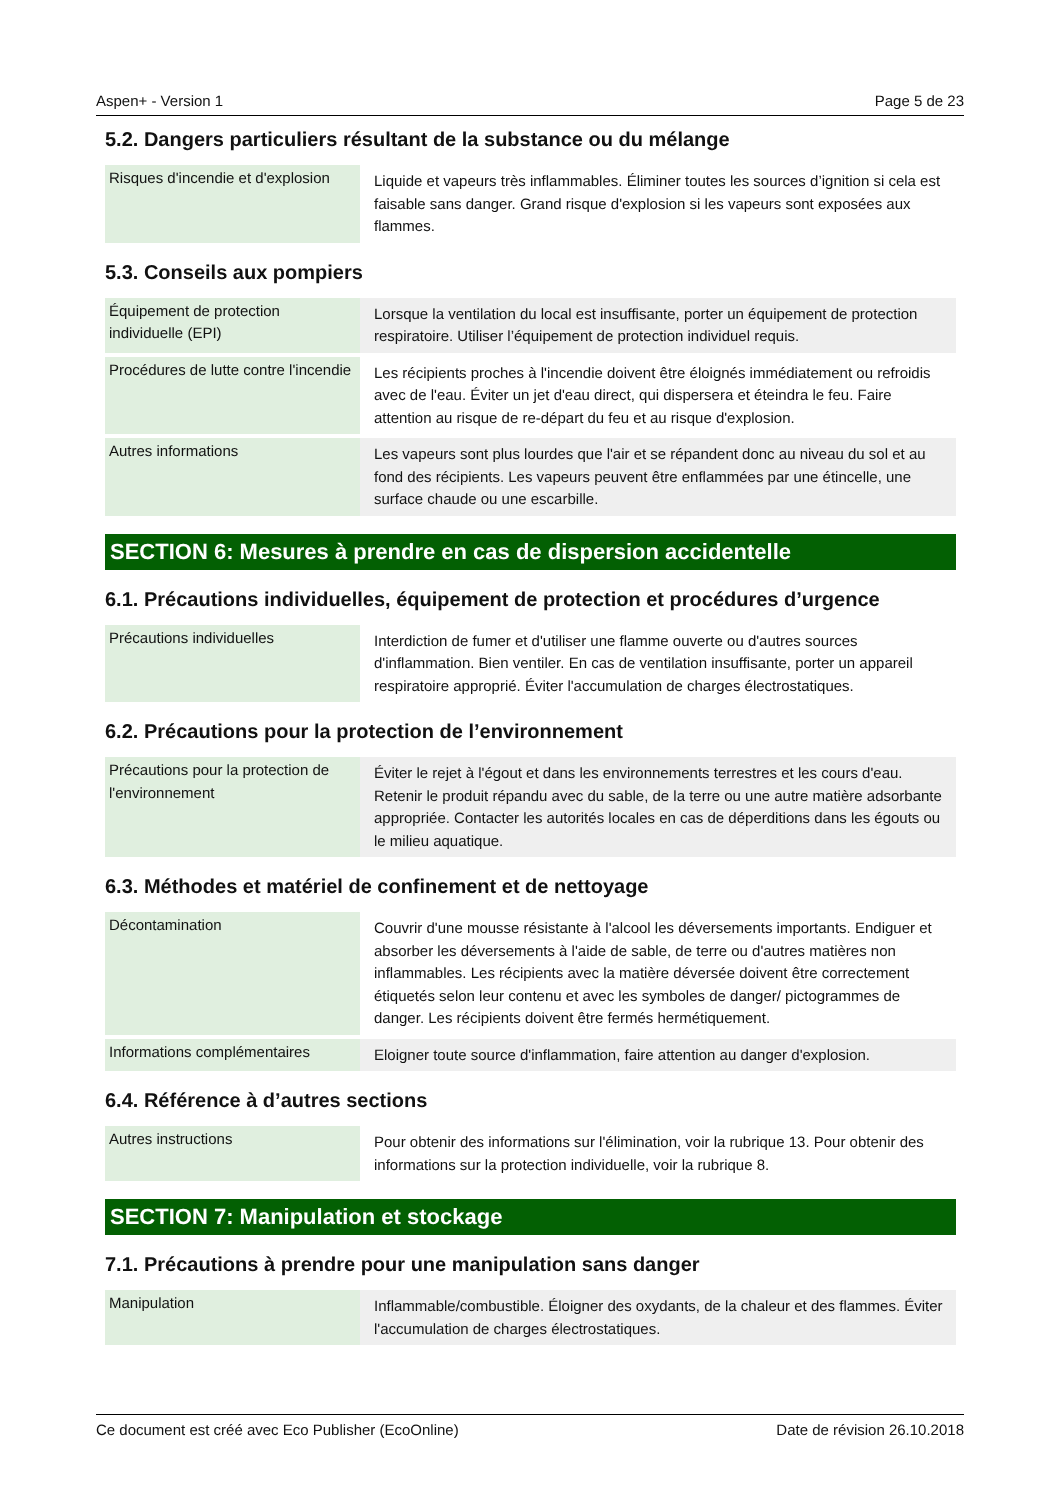Aspen+ - Version 1 Page 5 de 23
5.2. Dangers particuliers résultant de la substance ou du mélange
| Risques d'incendie et d'explosion | Liquide et vapeurs très inflammables. Éliminer toutes les sources d’ignition si cela est faisable sans danger. Grand risque d'explosion si les vapeurs sont exposées aux flammes. |
5.3. Conseils aux pompiers
| Équipement de protection individuelle (EPI) | Lorsque la ventilation du local est insuffisante, porter un équipement de protection respiratoire. Utiliser l’équipement de protection individuel requis. |
| Procédures de lutte contre l'incendie | Les récipients proches à l'incendie doivent être éloignés immédiatement ou refroidis avec de l'eau. Éviter un jet d'eau direct, qui dispersera et éteindra le feu. Faire attention au risque de re-départ du feu et au risque d'explosion. |
| Autres informations | Les vapeurs sont plus lourdes que l'air et se répandent donc au niveau du sol et au fond des récipients. Les vapeurs peuvent être enflammées par une étincelle, une surface chaude ou une escarbille. |
SECTION 6: Mesures à prendre en cas de dispersion accidentelle
6.1. Précautions individuelles, équipement de protection et procédures d’urgence
| Précautions individuelles | Interdiction de fumer et d'utiliser une flamme ouverte ou d'autres sources d'inflammation. Bien ventiler. En cas de ventilation insuffisante, porter un appareil respiratoire approprié. Éviter l'accumulation de charges électrostatiques. |
6.2. Précautions pour la protection de l’environnement
| Précautions pour la protection de l'environnement | Éviter le rejet à l'égout et dans les environnements terrestres et les cours d'eau. Retenir le produit répandu avec du sable, de la terre ou une autre matière adsorbante appropriée. Contacter les autorités locales en cas de déperditions dans les égouts ou le milieu aquatique. |
6.3. Méthodes et matériel de confinement et de nettoyage
| Décontamination | Couvrir d'une mousse résistante à l'alcool les déversements importants. Endiguer et absorber les déversements à l'aide de sable, de terre ou d'autres matières non inflammables. Les récipients avec la matière déversée doivent être correctement étiquetés selon leur contenu et avec les symboles de danger/ pictogrammes de danger. Les récipients doivent être fermés hermétiquement. |
| Informations complémentaires | Eloigner toute source d'inflammation, faire attention au danger d'explosion. |
6.4. Référence à d’autres sections
| Autres instructions | Pour obtenir des informations sur l'élimination, voir la rubrique 13. Pour obtenir des informations sur la protection individuelle, voir la rubrique 8. |
SECTION 7: Manipulation et stockage
7.1. Précautions à prendre pour une manipulation sans danger
| Manipulation | Inflammable/combustible. Éloigner des oxydants, de la chaleur et des flammes. Éviter l'accumulation de charges électrostatiques. |
Ce document est créé avec Eco Publisher (EcoOnline) Date de révision 26.10.2018